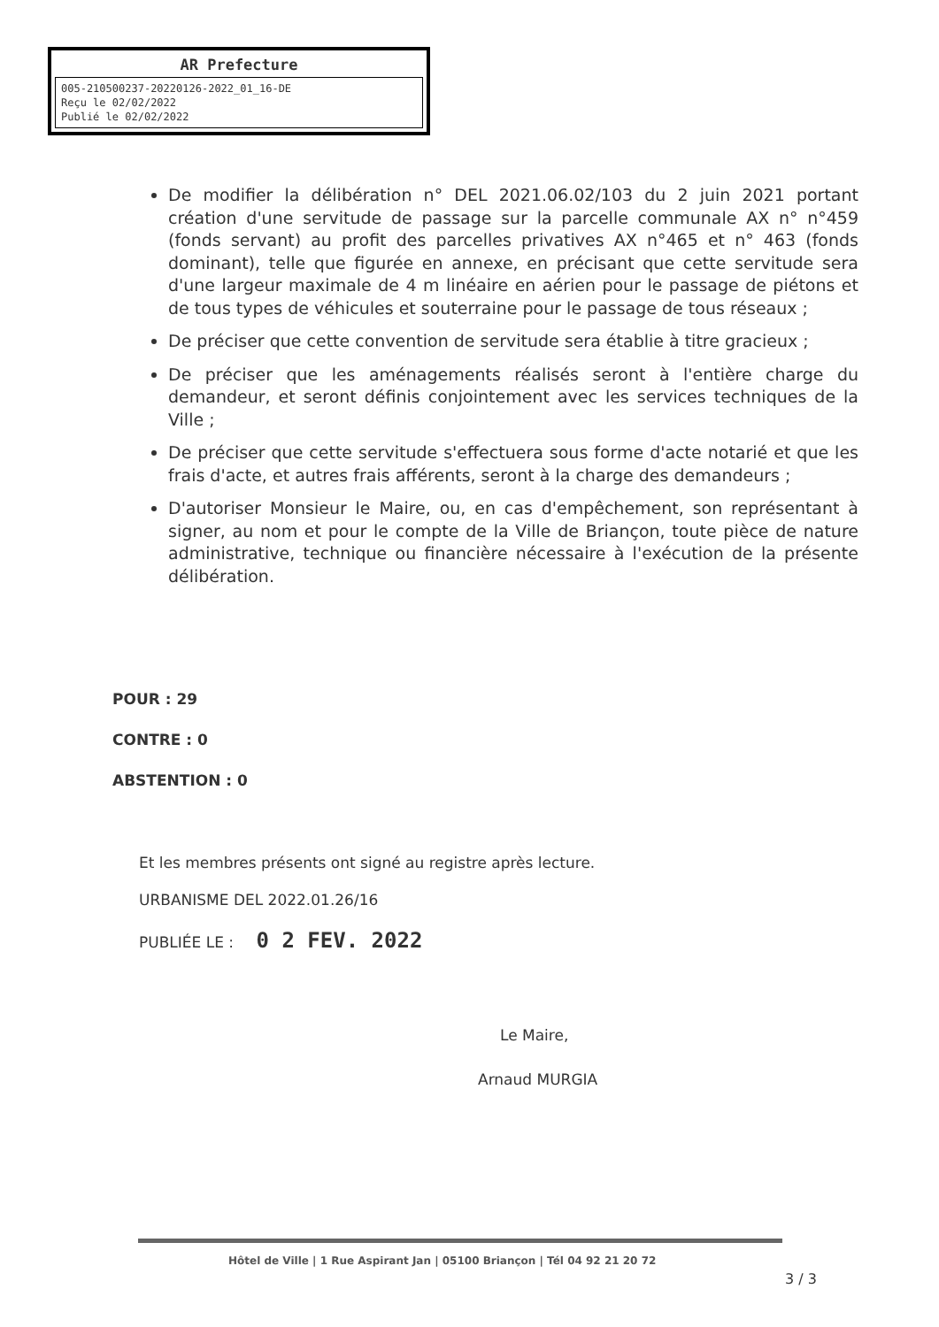AR Prefecture
005-210500237-20220126-2022_01_16-DE
Reçu le 02/02/2022
Publié le 02/02/2022
De modifier la délibération n° DEL 2021.06.02/103 du 2 juin 2021 portant création d'une servitude de passage sur la parcelle communale AX n° n°459 (fonds servant) au profit des parcelles privatives AX n°465 et n° 463 (fonds dominant), telle que figurée en annexe, en précisant que cette servitude sera d'une largeur maximale de 4 m linéaire en aérien pour le passage de piétons et de tous types de véhicules et souterraine pour le passage de tous réseaux ;
De préciser que cette convention de servitude sera établie à titre gracieux ;
De préciser que les aménagements réalisés seront à l'entière charge du demandeur, et seront définis conjointement avec les services techniques de la Ville ;
De préciser que cette servitude s'effectuera sous forme d'acte notarié et que les frais d'acte, et autres frais afférents, seront à la charge des demandeurs ;
D'autoriser Monsieur le Maire, ou, en cas d'empêchement, son représentant à signer, au nom et pour le compte de la Ville de Briançon, toute pièce de nature administrative, technique ou financière nécessaire à l'exécution de la présente délibération.
POUR : 29
CONTRE : 0
ABSTENTION : 0
Et les membres présents ont signé au registre après lecture.
URBANISME DEL 2022.01.26/16
PUBLIÉE LE : 0 2 FEV. 2022
Le Maire,
Arnaud MURGIA
Hôtel de Ville | 1 Rue Aspirant Jan | 05100 Briançon | Tél 04 92 21 20 72
3 / 3